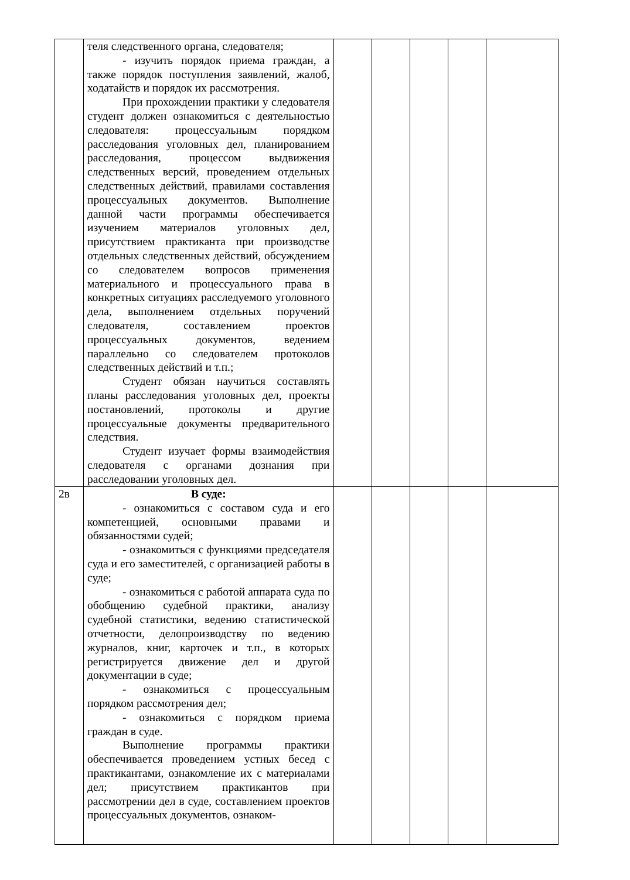| | теля следственного органа, следователя; - изучить порядок приема граждан, а также порядок поступления заявлений, жалоб, ходатайств и порядок их рассмотрения. При прохождении практики у следователя студент должен ознакомиться с деятельностью следователя: процессуальным порядком расследования уголовных дел, планированием расследования, процессом выдвижения следственных версий, проведением отдельных следственных действий, правилами составления процессуальных документов. Выполнение данной части программы обеспечивается изучением материалов уголовных дел, присутствием практиканта при производстве отдельных следственных действий, обсуждением со следователем вопросов применения материального и процессуального права в конкретных ситуациях расследуемого уголовного дела, выполнением отдельных поручений следователя, составлением проектов процессуальных документов, ведением параллельно со следователем протоколов следственных действий и т.п.; Студент обязан научиться составлять планы расследования уголовных дел, проекты постановлений, протоколы и другие процессуальные документы предварительного следствия. Студент изучает формы взаимодействия следователя с органами дознания при расследовании уголовных дел. | | | | | |
| 2в | В суде: - ознакомиться с составом суда и его компетенцией, основными правами и обязанностями судей; - ознакомиться с функциями председателя суда и его заместителей, с организацией работы в суде; - ознакомиться с работой аппарата суда по обобщению судебной практики, анализу судебной статистики, ведению статистической отчетности, делопроизводству по ведению журналов, книг, карточек и т.п., в которых регистрируется движение дел и другой документации в суде; - ознакомиться с процессуальным порядком рассмотрения дел; - ознакомиться с порядком приема граждан в суде. Выполнение программы практики обеспечивается проведением устных бесед с практикантами, ознакомление их с материалами дел; присутствием практикантов при рассмотрении дел в суде, составлением проектов процессуальных документов, ознаком- | | | | | |